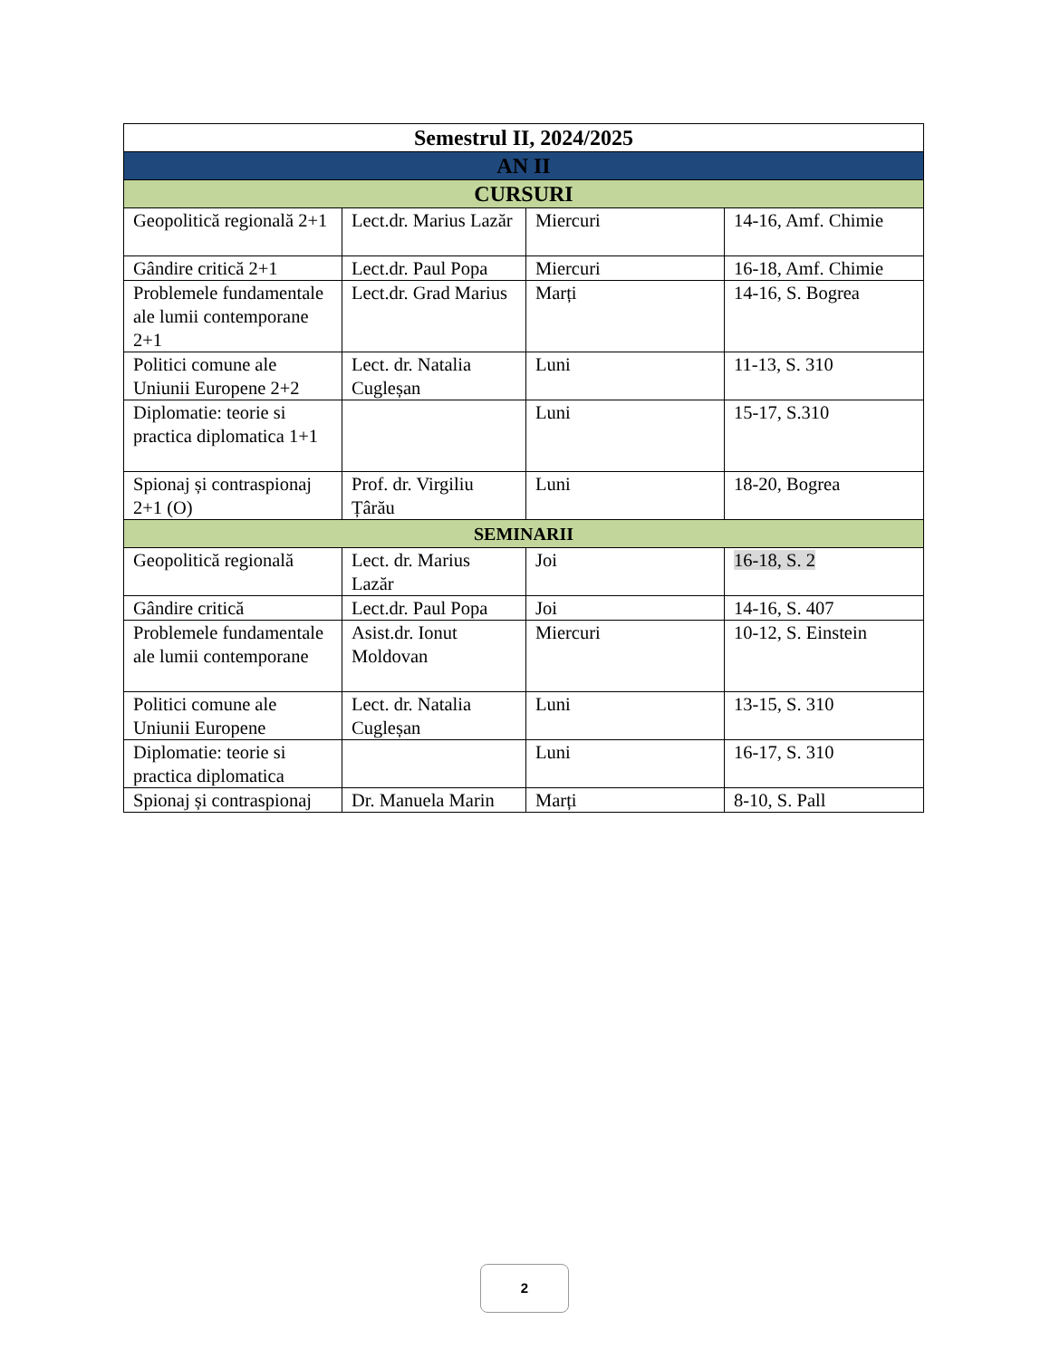| Semestrul II, 2024/2025 | | | |
| --- | --- | --- | --- |
| AN II | | | |
| CURSURI | | | |
| Geopolitică regională 2+1 | Lect.dr. Marius Lazăr | Miercuri | 14-16, Amf. Chimie |
| Gândire critică 2+1 | Lect.dr. Paul Popa | Miercuri | 16-18, Amf. Chimie |
| Problemele fundamentale ale lumii contemporane 2+1 | Lect.dr. Grad Marius | Marți | 14-16, S. Bogrea |
| Politici comune ale Uniunii Europene 2+2 | Lect. dr. Natalia Cugleșan | Luni | 11-13, S. 310 |
| Diplomatie: teorie si practica diplomatica 1+1 | | Luni | 15-17, S.310 |
| Spionaj și contraspionaj 2+1 (O) | Prof. dr. Virgiliu Țârău | Luni | 18-20, Bogrea |
| SEMINARII | | | |
| Geopolitică regională | Lect. dr. Marius Lazăr | Joi | 16-18, S. 2 |
| Gândire critică | Lect.dr. Paul Popa | Joi | 14-16, S. 407 |
| Problemele fundamentale ale lumii contemporane | Asist.dr. Ionut Moldovan | Miercuri | 10-12, S. Einstein |
| Politici comune ale Uniunii Europene | Lect. dr. Natalia Cugleșan | Luni | 13-15, S. 310 |
| Diplomatie: teorie si practica diplomatica | | Luni | 16-17, S. 310 |
| Spionaj și contraspionaj | Dr. Manuela Marin | Marți | 8-10, S. Pall |
2